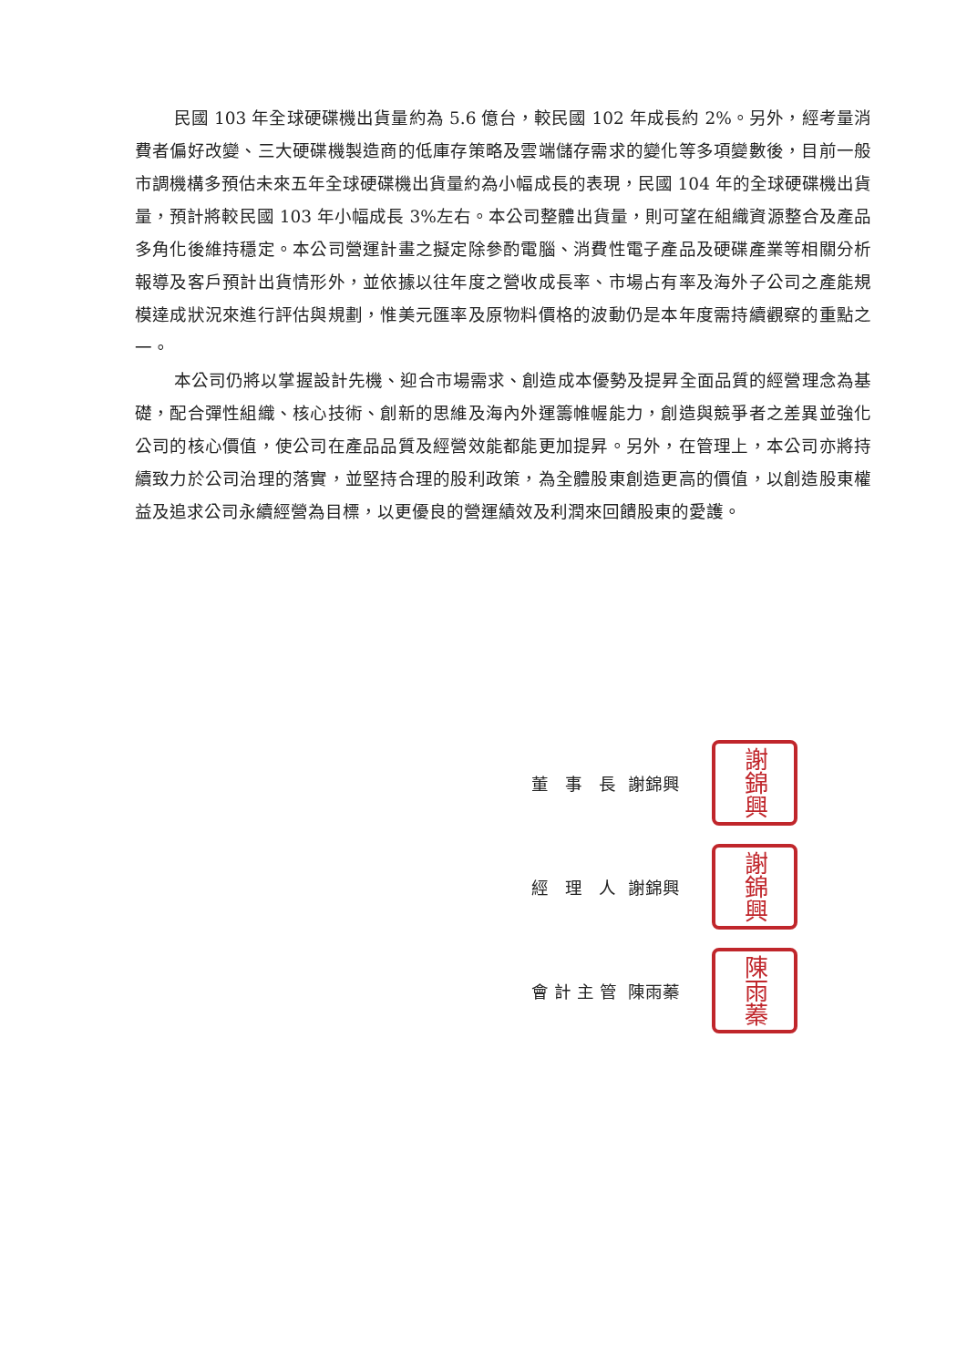民國 103 年全球硬碟機出貨量約為 5.6 億台，較民國 102 年成長約 2%。另外，經考量消費者偏好改變、三大硬碟機製造商的低庫存策略及雲端儲存需求的變化等多項變數後，目前一般市調機構多預估未來五年全球硬碟機出貨量約為小幅成長的表現，民國 104 年的全球硬碟機出貨量，預計將較民國 103 年小幅成長 3%左右。本公司整體出貨量，則可望在組織資源整合及產品多角化後維持穩定。本公司營運計畫之擬定除參酌電腦、消費性電子產品及硬碟產業等相關分析報導及客戶預計出貨情形外，並依據以往年度之營收成長率、市場占有率及海外子公司之產能規模達成狀況來進行評估與規劃，惟美元匯率及原物料價格的波動仍是本年度需持續觀察的重點之一。
本公司仍將以掌握設計先機、迎合市場需求、創造成本優勢及提昇全面品質的經營理念為基礎，配合彈性組織、核心技術、創新的思維及海內外運籌帷幄能力，創造與競爭者之差異並強化公司的核心價值，使公司在產品品質及經營效能都能更加提昇。另外，在管理上，本公司亦將持續致力於公司治理的落實，並堅持合理的股利政策，為全體股東創造更高的價值，以創造股東權益及追求公司永續經營為目標，以更優良的營運績效及利潤來回饋股東的愛護。
董 事 長 謝錦興
謝錦興
經 理 人 謝錦興
謝錦興
會計主管 陳雨蓁
陳雨蓁